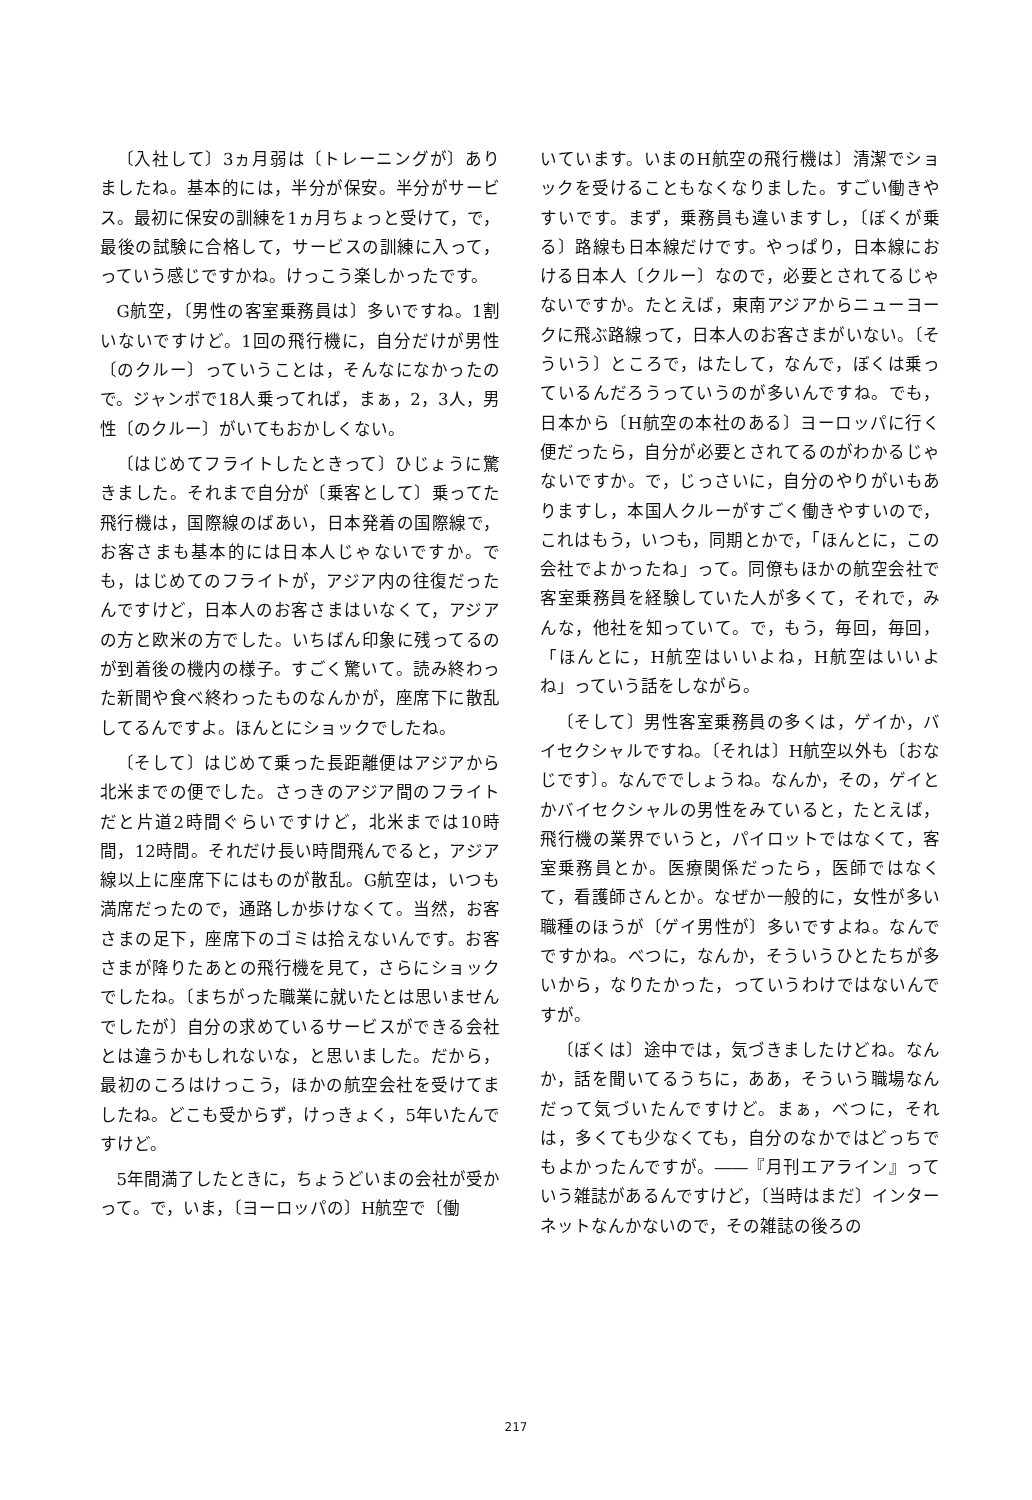〔入社して〕3ヵ月弱は〔トレーニングが〕ありましたね。基本的には，半分が保安。半分がサービス。最初に保安の訓練を1ヵ月ちょっと受けて，で，最後の試験に合格して，サービスの訓練に入って，っていう感じですかね。けっこう楽しかったです。
G航空，〔男性の客室乗務員は〕多いですね。1割いないですけど。1回の飛行機に，自分だけが男性〔のクルー〕っていうことは，そんなになかったので。ジャンボで18人乗ってれば，まぁ，2，3人，男性〔のクルー〕がいてもおかしくない。
〔はじめてフライトしたときって〕ひじょうに驚きました。それまで自分が〔乗客として〕乗ってた飛行機は，国際線のばあい，日本発着の国際線で，お客さまも基本的には日本人じゃないですか。でも，はじめてのフライトが，アジア内の往復だったんですけど，日本人のお客さまはいなくて，アジアの方と欧米の方でした。いちばん印象に残ってるのが到着後の機内の様子。すごく驚いて。読み終わった新聞や食べ終わったものなんかが，座席下に散乱してるんですよ。ほんとにショックでしたね。
〔そして〕はじめて乗った長距離便はアジアから北米までの便でした。さっきのアジア間のフライトだと片道2時間ぐらいですけど，北米までは10時間，12時間。それだけ長い時間飛んでると，アジア線以上に座席下にはものが散乱。G航空は，いつも満席だったので，通路しか歩けなくて。当然，お客さまの足下，座席下のゴミは拾えないんです。お客さまが降りたあとの飛行機を見て，さらにショックでしたね。〔まちがった職業に就いたとは思いませんでしたが〕自分の求めているサービスができる会社とは違うかもしれないな，と思いました。だから，最初のころはけっこう，ほかの航空会社を受けてましたね。どこも受からず，けっきょく，5年いたんですけど。
5年間満了したときに，ちょうどいまの会社が受かって。で，いま，〔ヨーロッパの〕H航空で〔働
いています。いまのH航空の飛行機は〕清潔でショックを受けることもなくなりました。すごい働きやすいです。まず，乗務員も違いますし，〔ぼくが乗る〕路線も日本線だけです。やっぱり，日本線における日本人〔クルー〕なので，必要とされてるじゃないですか。たとえば，東南アジアからニューヨークに飛ぶ路線って，日本人のお客さまがいない。〔そういう〕ところで，はたして，なんで，ぼくは乗っているんだろうっていうのが多いんですね。でも，日本から〔H航空の本社のある〕ヨーロッパに行く便だったら，自分が必要とされてるのがわかるじゃないですか。で，じっさいに，自分のやりがいもありますし，本国人クルーがすごく働きやすいので，これはもう，いつも，同期とかで，「ほんとに，この会社でよかったね」って。同僚もほかの航空会社で客室乗務員を経験していた人が多くて，それで，みんな，他社を知っていて。で，もう，毎回，毎回，「ほんとに，H航空はいいよね，H航空はいいよね」っていう話をしながら。
〔そして〕男性客室乗務員の多くは，ゲイか，バイセクシャルですね。〔それは〕H航空以外も〔おなじです〕。なんででしょうね。なんか，その，ゲイとかバイセクシャルの男性をみていると，たとえば，飛行機の業界でいうと，パイロットではなくて，客室乗務員とか。医療関係だったら，医師ではなくて，看護師さんとか。なぜか一般的に，女性が多い職種のほうが〔ゲイ男性が〕多いですよね。なんでですかね。べつに，なんか，そういうひとたちが多いから，なりたかった，っていうわけではないんですが。
〔ぼくは〕途中では，気づきましたけどね。なんか，話を聞いてるうちに，ああ，そういう職場なんだって気づいたんですけど。まぁ，べつに，それは，多くても少なくても，自分のなかではどっちでもよかったんですが。――『月刊エアライン』っていう雑誌があるんですけど，〔当時はまだ〕インターネットなんかないので，その雑誌の後ろの
217